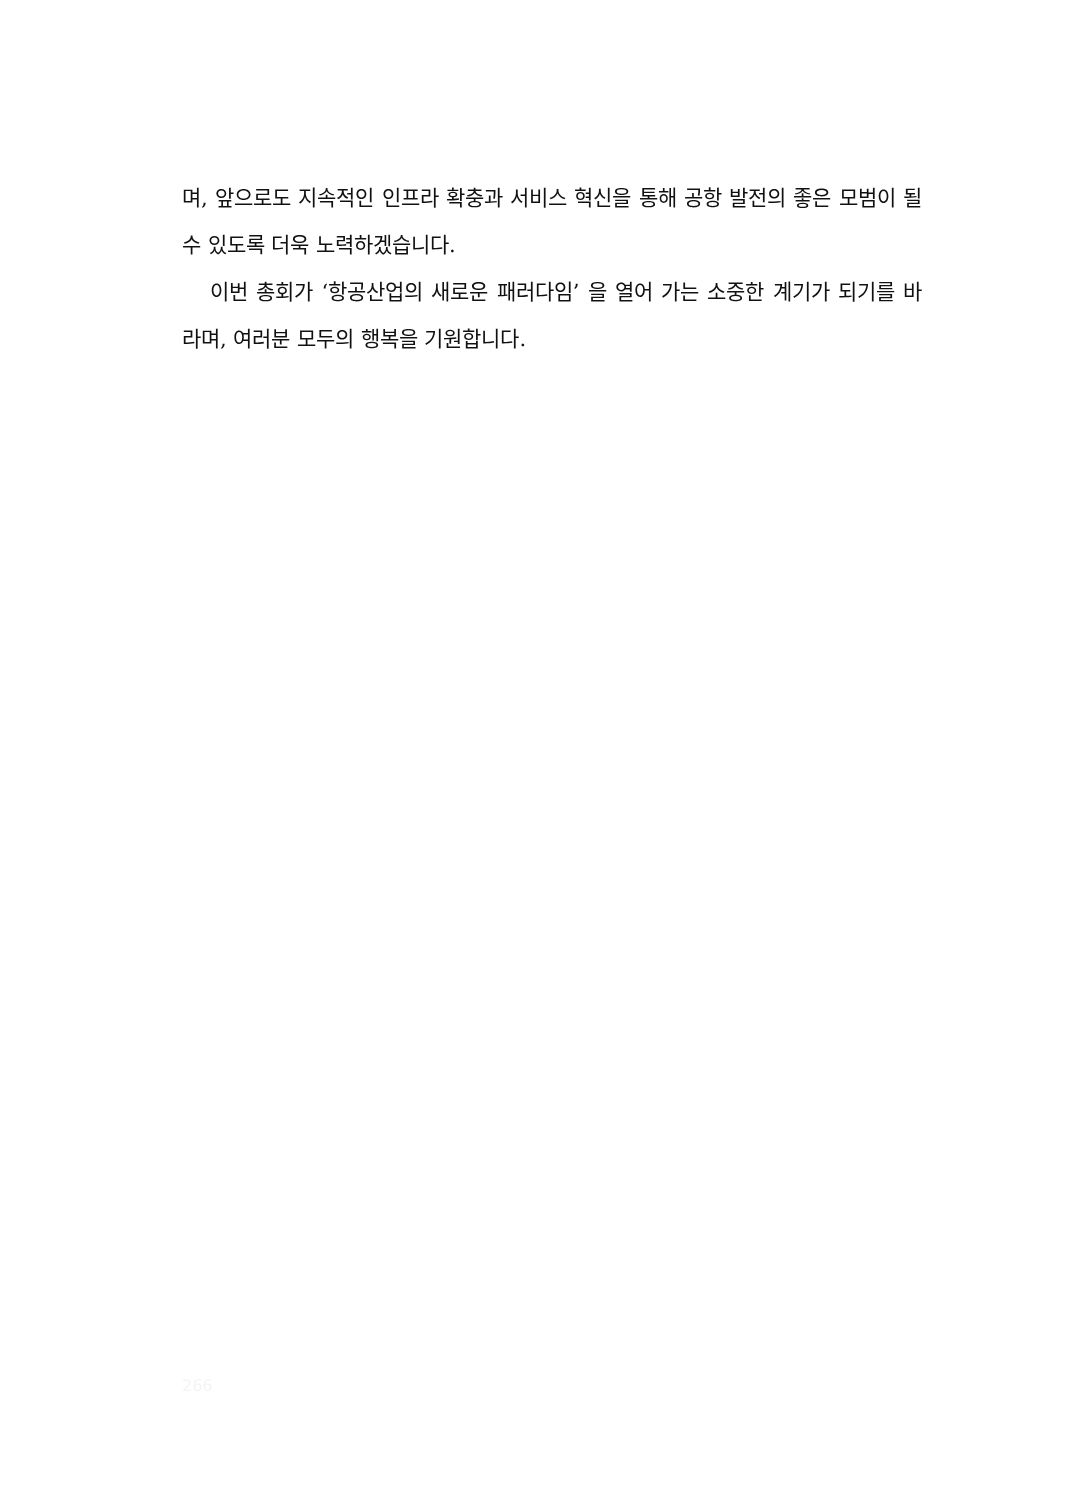며, 앞으로도 지속적인 인프라 확충과 서비스 혁신을 통해 공항 발전의 좋은 모범이 될 수 있도록 더욱 노력하겠습니다.
이번 총회가 ‘항공산업의 새로운 패러다임’ 을 열어 가는 소중한 계기가 되기를 바라며, 여러분 모두의 행복을 기원합니다.
266